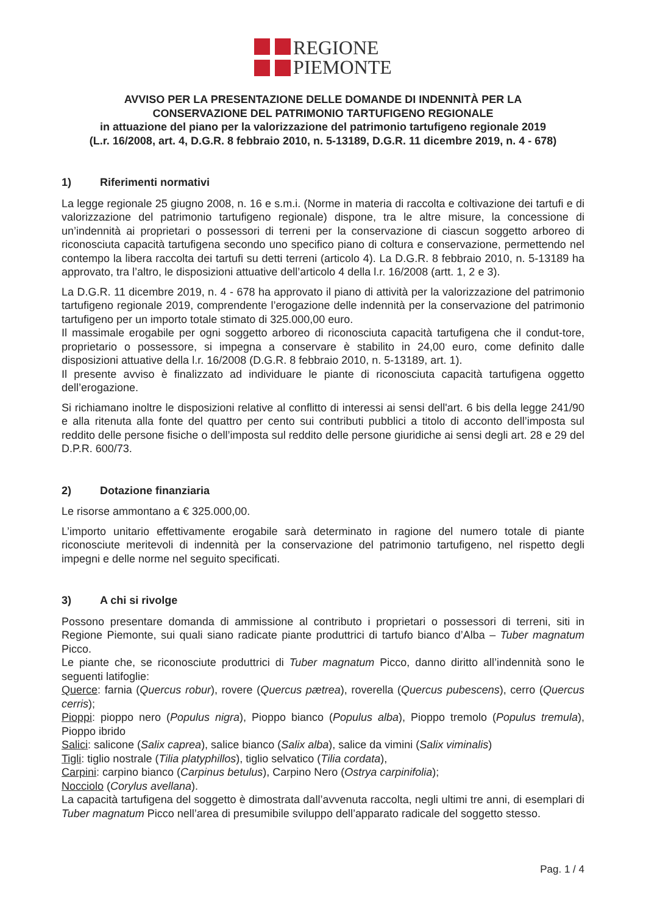REGIONE
PIEMONTE
AVVISO PER LA PRESENTAZIONE DELLE DOMANDE DI INDENNITÀ PER LA
CONSERVAZIONE DEL PATRIMONIO TARTUFIGENO REGIONALE
in attuazione del piano per la valorizzazione del patrimonio tartufigeno regionale 2019
(L.r. 16/2008, art. 4, D.G.R. 8 febbraio 2010, n. 5-13189, D.G.R. 11 dicembre 2019, n. 4 - 678)
1) Riferimenti normativi
La legge regionale 25 giugno 2008, n. 16 e s.m.i. (Norme in materia di raccolta e coltivazione dei tartufi e di valorizzazione del patrimonio tartufigeno regionale) dispone, tra le altre misure, la concessione di un’indennità ai proprietari o possessori di terreni per la conservazione di ciascun soggetto arboreo di riconosciuta capacità tartufigena secondo uno specifico piano di coltura e conservazione, permettendo nel contempo la libera raccolta dei tartufi su detti terreni (articolo 4). La D.G.R. 8 febbraio 2010, n. 5-13189 ha approvato, tra l’altro, le disposizioni attuative dell’articolo 4 della l.r. 16/2008 (artt. 1, 2 e 3).
La D.G.R. 11 dicembre 2019, n. 4 - 678 ha approvato il piano di attività per la valorizzazione del patrimonio tartufigeno regionale 2019, comprendente l’erogazione delle indennità per la conservazione del patrimonio tartufigeno per un importo totale stimato di 325.000,00 euro.
Il massimale erogabile per ogni soggetto arboreo di riconosciuta capacità tartufigena che il condut-tore, proprietario o possessore, si impegna a conservare è stabilito in 24,00 euro, come definito dalle disposizioni attuative della l.r. 16/2008 (D.G.R. 8 febbraio 2010, n. 5-13189, art. 1).
Il presente avviso è finalizzato ad individuare le piante di riconosciuta capacità tartufigena oggetto dell’erogazione.
Si richiamano inoltre le disposizioni relative al conflitto di interessi ai sensi dell'art. 6 bis della legge 241/90 e alla ritenuta alla fonte del quattro per cento sui contributi pubblici a titolo di acconto dell’imposta sul reddito delle persone fisiche o dell’imposta sul reddito delle persone giuridiche ai sensi degli art. 28 e 29 del D.P.R. 600/73.
2) Dotazione finanziaria
Le risorse ammontano a € 325.000,00.
L’importo unitario effettivamente erogabile sarà determinato in ragione del numero totale di piante riconosciute meritevoli di indennità per la conservazione del patrimonio tartufigeno, nel rispetto degli impegni e delle norme nel seguito specificati.
3) A chi si rivolge
Possono presentare domanda di ammissione al contributo i proprietari o possessori di terreni, siti in Regione Piemonte, sui quali siano radicate piante produttrici di tartufo bianco d’Alba – Tuber magnatum Picco.
Le piante che, se riconosciute produttrici di Tuber magnatum Picco, danno diritto all’indennità sono le seguenti latifoglie:
Querce: farnia (Quercus robur), rovere (Quercus pætrea), roverella (Quercus pubescens), cerro (Quercus cerris);
Pioppi: pioppo nero (Populus nigra), Pioppo bianco (Populus alba), Pioppo tremolo (Populus tremula), Pioppo ibrido
Salici: salicone (Salix caprea), salice bianco (Salix alba), salice da vimini (Salix viminalis)
Tigli: tiglio nostrale (Tilia platyphillos), tiglio selvatico (Tilia cordata),
Carpini: carpino bianco (Carpinus betulus), Carpino Nero (Ostrya carpinifolia);
Nocciolo (Corylus avellana).
La capacità tartufigena del soggetto è dimostrata dall’avvenuta raccolta, negli ultimi tre anni, di esemplari di Tuber magnatum Picco nell’area di presumibile sviluppo dell’apparato radicale del soggetto stesso.
Pag. 1 / 4